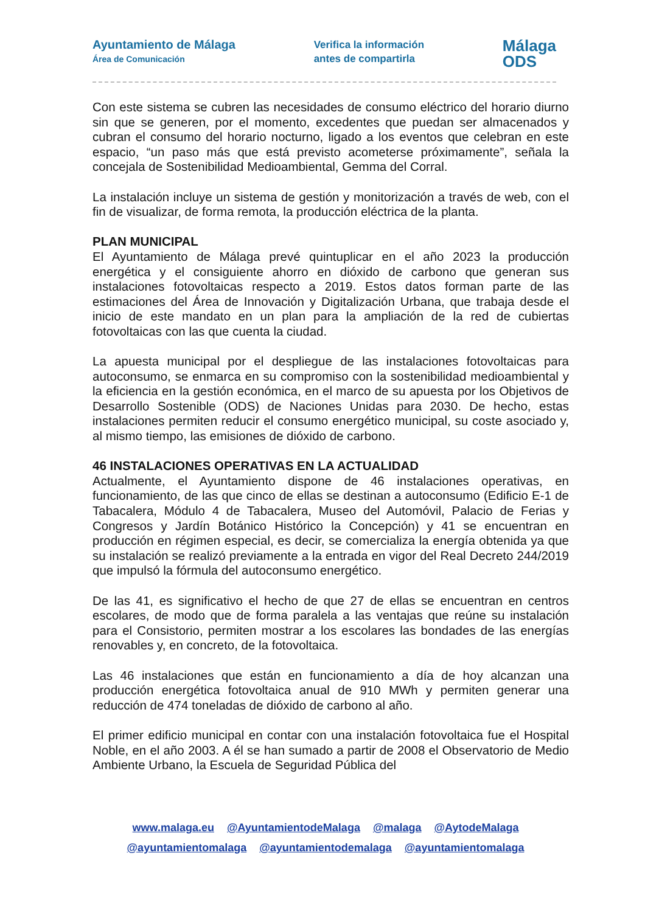Ayuntamiento de Málaga
Área de Comunicación
Verifica la información
antes de compartirla
Málaga
ODS
Con este sistema se cubren las necesidades de consumo eléctrico del horario diurno sin que se generen, por el momento, excedentes que puedan ser almacenados y cubran el consumo del horario nocturno, ligado a los eventos que celebran en este espacio, “un paso más que está previsto acometerse próximamente”, señala la concejala de Sostenibilidad Medioambiental, Gemma del Corral.
La instalación incluye un sistema de gestión y monitorización a través de web, con el fin de visualizar, de forma remota, la producción eléctrica de la planta.
PLAN MUNICIPAL
El Ayuntamiento de Málaga prevé quintuplicar en el año 2023 la producción energética y el consiguiente ahorro en dióxido de carbono que generan sus instalaciones fotovoltaicas respecto a 2019. Estos datos forman parte de las estimaciones del Área de Innovación y Digitalización Urbana, que trabaja desde el inicio de este mandato en un plan para la ampliación de la red de cubiertas fotovoltaicas con las que cuenta la ciudad.
La apuesta municipal por el despliegue de las instalaciones fotovoltaicas para autoconsumo, se enmarca en su compromiso con la sostenibilidad medioambiental y la eficiencia en la gestión económica, en el marco de su apuesta por los Objetivos de Desarrollo Sostenible (ODS) de Naciones Unidas para 2030. De hecho, estas instalaciones permiten reducir el consumo energético municipal, su coste asociado y, al mismo tiempo, las emisiones de dióxido de carbono.
46 INSTALACIONES OPERATIVAS EN LA ACTUALIDAD
Actualmente, el Ayuntamiento dispone de 46 instalaciones operativas, en funcionamiento, de las que cinco de ellas se destinan a autoconsumo (Edificio E-1 de Tabacalera, Módulo 4 de Tabacalera, Museo del Automóvil, Palacio de Ferias y Congresos y Jardín Botánico Histórico la Concepción) y 41 se encuentran en producción en régimen especial, es decir, se comercializa la energía obtenida ya que su instalación se realizó previamente a la entrada en vigor del Real Decreto 244/2019 que impulsó la fórmula del autoconsumo energético.
De las 41, es significativo el hecho de que 27 de ellas se encuentran en centros escolares, de modo que de forma paralela a las ventajas que reúne su instalación para el Consistorio, permiten mostrar a los escolares las bondades de las energías renovables y, en concreto, de la fotovoltaica.
Las 46 instalaciones que están en funcionamiento a día de hoy alcanzan una producción energética fotovoltaica anual de 910 MWh y permiten generar una reducción de 474 toneladas de dióxido de carbono al año.
El primer edificio municipal en contar con una instalación fotovoltaica fue el Hospital Noble, en el año 2003. A él se han sumado a partir de 2008 el Observatorio de Medio Ambiente Urbano, la Escuela de Seguridad Pública del
www.malaga.eu @AyuntamientodeMalaga @malaga @AytodeMalaga
@ayuntamientomalaga @ayuntamientodemalaga @ayuntamientomalaga